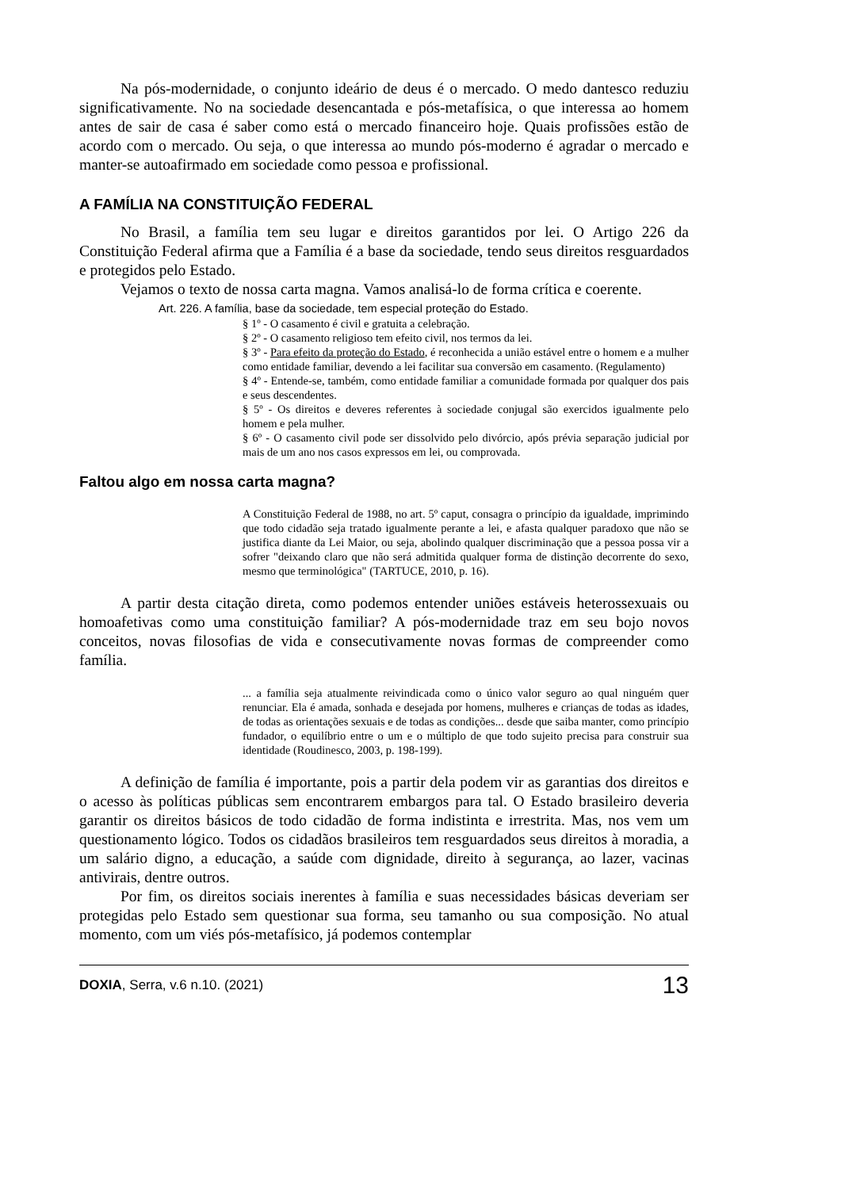Na pós-modernidade, o conjunto ideário de deus é o mercado. O medo dantesco reduziu significativamente. No na sociedade desencantada e pós-metafísica, o que interessa ao homem antes de sair de casa é saber como está o mercado financeiro hoje. Quais profissões estão de acordo com o mercado. Ou seja, o que interessa ao mundo pós-moderno é agradar o mercado e manter-se autoafirmado em sociedade como pessoa e profissional.
A FAMÍLIA NA CONSTITUIÇÃO FEDERAL
No Brasil, a família tem seu lugar e direitos garantidos por lei. O Artigo 226 da Constituição Federal afirma que a Família é a base da sociedade, tendo seus direitos resguardados e protegidos pelo Estado.
Vejamos o texto de nossa carta magna. Vamos analisá-lo de forma crítica e coerente.
Art. 226. A família, base da sociedade, tem especial proteção do Estado.
§ 1º - O casamento é civil e gratuita a celebração.
§ 2º - O casamento religioso tem efeito civil, nos termos da lei.
§ 3º - Para efeito da proteção do Estado, é reconhecida a união estável entre o homem e a mulher como entidade familiar, devendo a lei facilitar sua conversão em casamento. (Regulamento)
§ 4º - Entende-se, também, como entidade familiar a comunidade formada por qualquer dos pais e seus descendentes.
§ 5º - Os direitos e deveres referentes à sociedade conjugal são exercidos igualmente pelo homem e pela mulher.
§ 6º - O casamento civil pode ser dissolvido pelo divórcio, após prévia separação judicial por mais de um ano nos casos expressos em lei, ou comprovada.
Faltou algo em nossa carta magna?
A Constituição Federal de 1988, no art. 5º caput, consagra o princípio da igualdade, imprimindo que todo cidadão seja tratado igualmente perante a lei, e afasta qualquer paradoxo que não se justifica diante da Lei Maior, ou seja, abolindo qualquer discriminação que a pessoa possa vir a sofrer "deixando claro que não será admitida qualquer forma de distinção decorrente do sexo, mesmo que terminológica" (TARTUCE, 2010, p. 16).
A partir desta citação direta, como podemos entender uniões estáveis heterossexuais ou homoafetivas como uma constituição familiar? A pós-modernidade traz em seu bojo novos conceitos, novas filosofias de vida e consecutivamente novas formas de compreender como família.
... a família seja atualmente reivindicada como o único valor seguro ao qual ninguém quer renunciar. Ela é amada, sonhada e desejada por homens, mulheres e crianças de todas as idades, de todas as orientações sexuais e de todas as condições... desde que saiba manter, como princípio fundador, o equilíbrio entre o um e o múltiplo de que todo sujeito precisa para construir sua identidade (Roudinesco, 2003, p. 198-199).
A definição de família é importante, pois a partir dela podem vir as garantias dos direitos e o acesso às políticas públicas sem encontrarem embargos para tal. O Estado brasileiro deveria garantir os direitos básicos de todo cidadão de forma indistinta e irrestrita. Mas, nos vem um questionamento lógico. Todos os cidadãos brasileiros tem resguardados seus direitos à moradia, a um salário digno, a educação, a saúde com dignidade, direito à segurança, ao lazer, vacinas antivirais, dentre outros.
Por fim, os direitos sociais inerentes à família e suas necessidades básicas deveriam ser protegidas pelo Estado sem questionar sua forma, seu tamanho ou sua composição. No atual momento, com um viés pós-metafísico, já podemos contemplar
DOXIA, Serra, v.6 n.10. (2021) 13